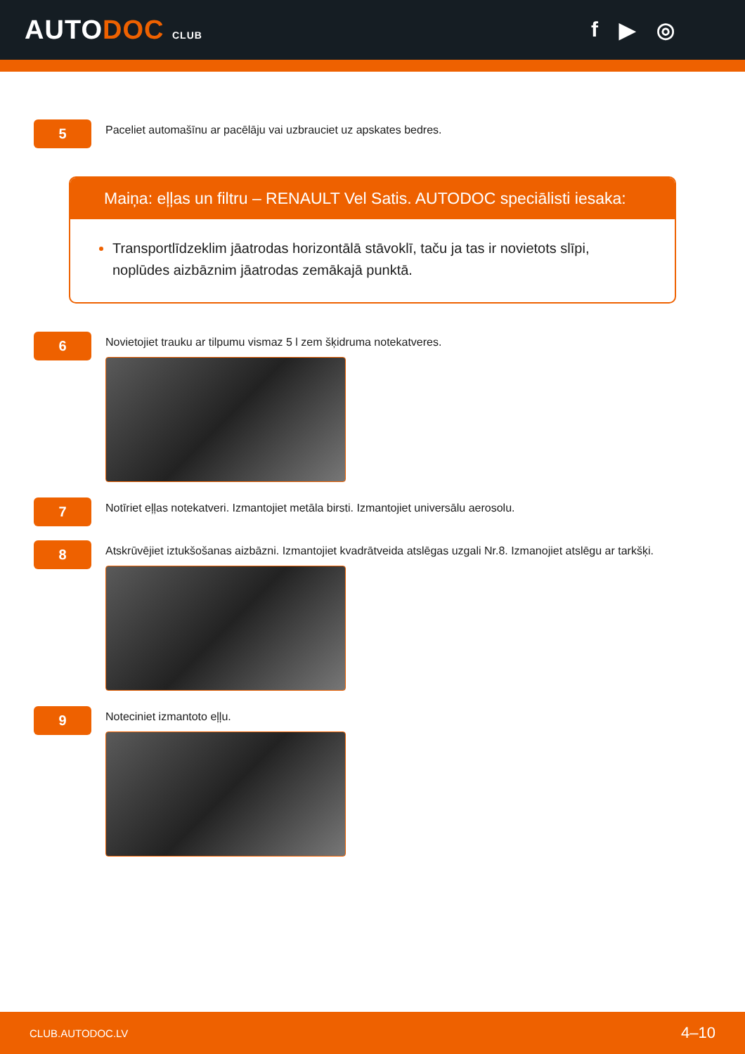AUTODOC CLUB
f ▶ ◎
5
Paceliet automašīnu ar pacēlāju vai uzbrauciet uz apskates bedres.
Maiņa: eļļas un filtru – RENAULT Vel Satis. AUTODOC speciālisti iesaka:
Transportlīdzeklim jāatrodas horizontālā stāvoklī, taču ja tas ir novietots slīpi, noplūdes aizbāznim jāatrodas zemākajā punktā.
6
Novietojiet trauku ar tilpumu vismaz 5 l zem šķidruma notekatveres.
7
Notīriet eļļas notekatveri. Izmantojiet metāla birsti. Izmantojiet universālu aerosolu.
8
Atskrūvējiet iztukšošanas aizbāzni. Izmantojiet kvadrātveida atslēgas uzgali Nr.8. Izmanojiet atslēgu ar tarkšķi.
9
Noteciniet izmantoto eļļu.
CLUB.AUTODOC.LV 4–10